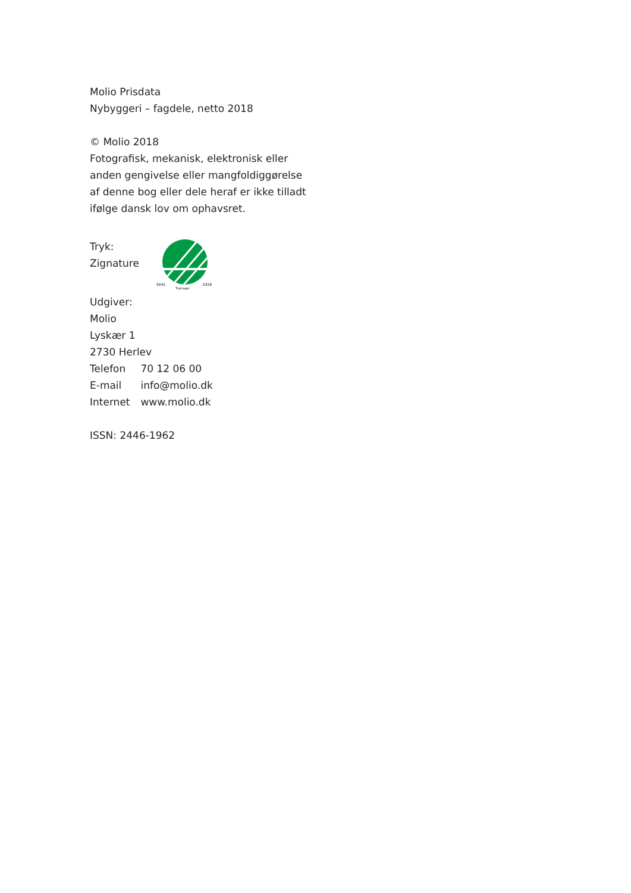Molio Prisdata
Nybyggeri – fagdele, netto 2018
© Molio 2018
Fotografisk, mekanisk, elektronisk eller
anden gengivelse eller mangfoldiggørelse
af denne bog eller dele heraf er ikke tilladt
ifølge dansk lov om ophavsret.
Tryk:
Zignature
5041
0326
Tryksager
Udgiver:
Molio
Lyskær 1
2730 Herlev
Telefon 70 12 06 00
E-mail info@molio.dk
Internet www.molio.dk
ISSN: 2446-1962